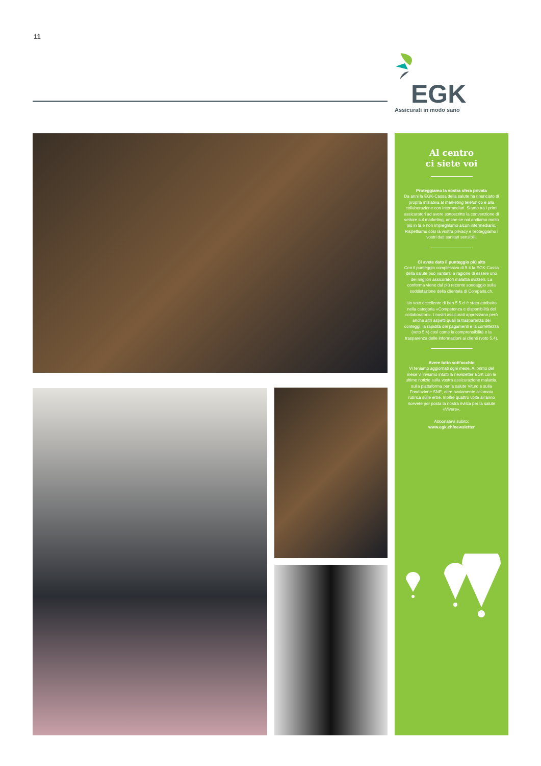11
EGK
Assicurati in modo sano
Al centro
ci siete voi
Proteggiamo la vostra sfera privata
Da anni la EGK-Cassa della salute ha rinunciato di propria iniziativa al marketing telefonico e alla collaborazione con intermediari. Siamo tra i primi assicuratori ad avere sottoscritto la convenzione di settore sul marketing, anche se noi andiamo molto più in là e non impieghiamo alcun intermediario. Rispettiamo così la vostra privacy e proteggiamo i vostri dati sanitari sensibili.
Ci avete dato il punteggio più alto
Con il punteggio complessivo di 5.4 la EGK-Cassa della salute può vantarsi a ragione di essere uno dei migliori assicuratori malattia svizzeri. La conferma viene dal più recente sondaggio sulla soddisfazione della clientela di Comparis.ch.
Un voto eccellente di ben 5.5 ci è stato attribuito nella categoria «Competenza e disponibilità dei collaboratori». I nostri assicurati apprezzano però anche altri aspetti quali la trasparenza dei conteggi, la rapidità dei pagamenti e la correttezza (voto 5.4) così come la comprensibilità e la trasparenza delle informazioni ai clienti (voto 5.4).
Avere tutto sott’occhio
Vi teniamo aggiornati ogni mese. Al primo del mese vi inviamo infatti la newsletter EGK con le ultime notizie sulla vostra assicurazione malattia, sulla piattaforma per la salute Vituro e sulla Fondazione SNE, oltre ovviamente all’amata rubrica sulle erbe. Inoltre quattro volte all’anno ricevete per posta la nostra rivista per la salute «Vivere».
Abbonatevi subito:
www.egk.ch/newsletter